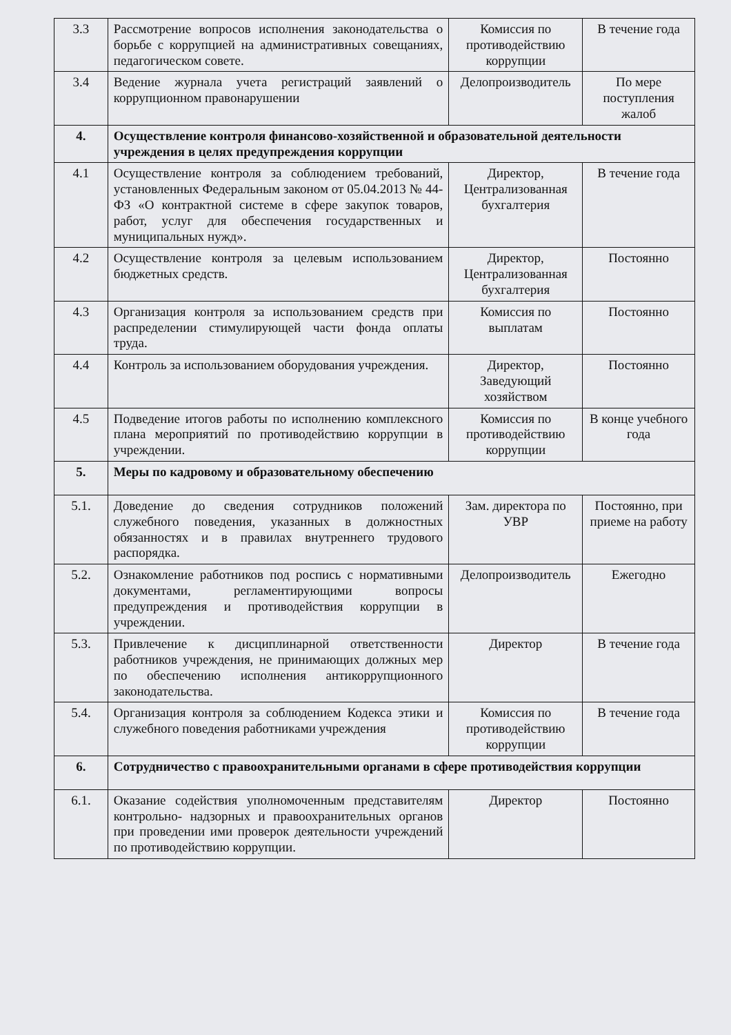| 3.3 | Рассмотрение вопросов исполнения законодательства о борьбе с коррупцией на административных совещаниях, педагогическом совете. | Комиссия по противодействию коррупции | В течение года |
| 3.4 | Ведение журнала учета регистраций заявлений о коррупционном правонарушении | Делопроизводитель | По мере поступления жалоб |
| 4. | Осуществление контроля финансово-хозяйственной и образовательной деятельности учреждения в целях предупреждения коррупции | | |
| 4.1 | Осуществление контроля за соблюдением требований, установленных Федеральным законом от 05.04.2013 № 44-ФЗ «О контрактной системе в сфере закупок товаров, работ, услуг для обеспечения государственных и муниципальных нужд». | Директор, Централизованная бухгалтерия | В течение года |
| 4.2 | Осуществление контроля за целевым использованием бюджетных средств. | Директор, Централизованная бухгалтерия | Постоянно |
| 4.3 | Организация контроля за использованием средств при распределении стимулирующей части фонда оплаты труда. | Комиссия по выплатам | Постоянно |
| 4.4 | Контроль за использованием оборудования учреждения. | Директор, Заведующий хозяйством | Постоянно |
| 4.5 | Подведение итогов работы по исполнению комплексного плана мероприятий по противодействию коррупции в учреждении. | Комиссия по противодействию коррупции | В конце учебного года |
| 5. | Меры по кадровому и образовательному обеспечению | | |
| 5.1. | Доведение до сведения сотрудников положений служебного поведения, указанных в должностных обязанностях и в правилах внутреннего трудового распорядка. | Зам. директора по УВР | Постоянно, при приеме на работу |
| 5.2. | Ознакомление работников под роспись с нормативными документами, регламентирующими вопросы предупреждения и противодействия коррупции в учреждении. | Делопроизводитель | Ежегодно |
| 5.3. | Привлечение к дисциплинарной ответственности работников учреждения, не принимающих должных мер по обеспечению исполнения антикоррупционного законодательства. | Директор | В течение года |
| 5.4. | Организация контроля за соблюдением Кодекса этики и служебного поведения работниками учреждения | Комиссия по противодействию коррупции | В течение года |
| 6. | Сотрудничество с правоохранительными органами в сфере противодействия коррупции | | |
| 6.1. | Оказание содействия уполномоченным представителям контрольно- надзорных и правоохранительных органов при проведении ими проверок деятельности учреждений по противодействию коррупции. | Директор | Постоянно |